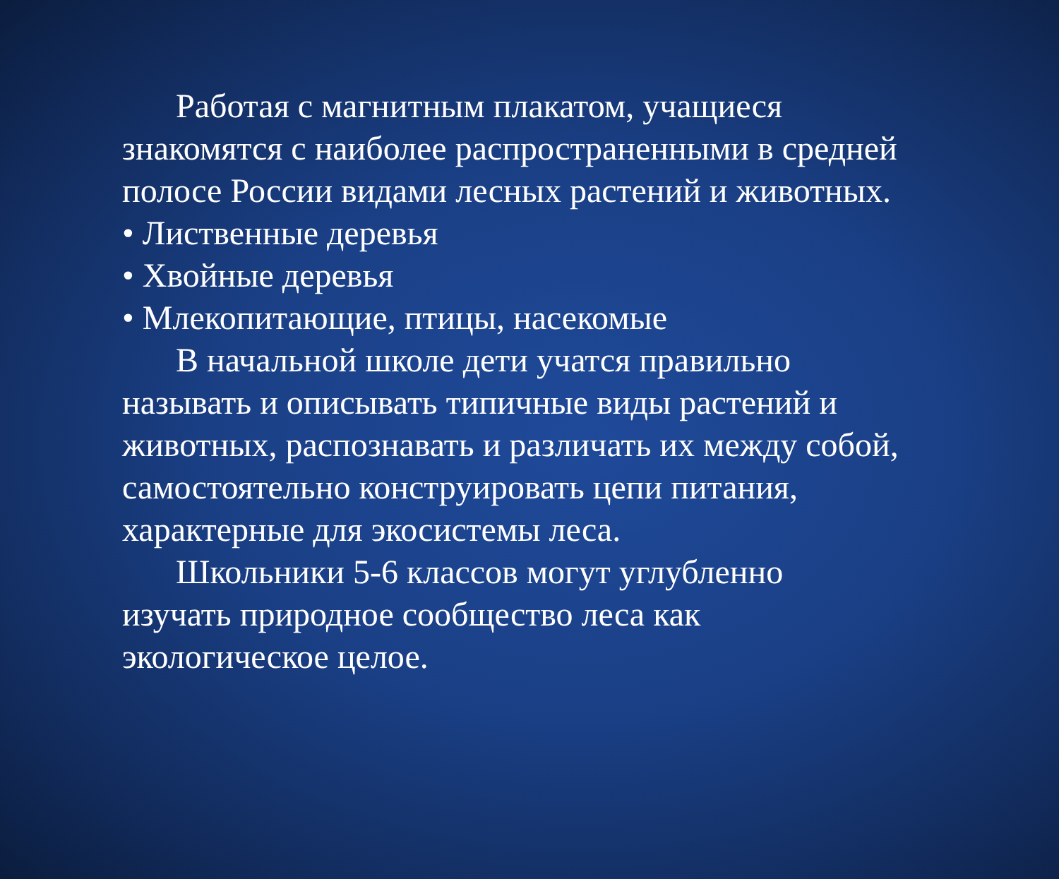Работая с магнитным плакатом, учащиеся знакомятся с наиболее распространенными в средней полосе России видами лесных растений и животных.
• Лиственные деревья
• Хвойные деревья
• Млекопитающие, птицы, насекомые
В начальной школе дети учатся правильно называть и описывать типичные виды растений и животных, распознавать и различать их между собой, самостоятельно конструировать цепи питания, характерные для экосистемы леса.
Школьники 5-6 классов могут углубленно изучать природное сообщество леса как экологическое целое.